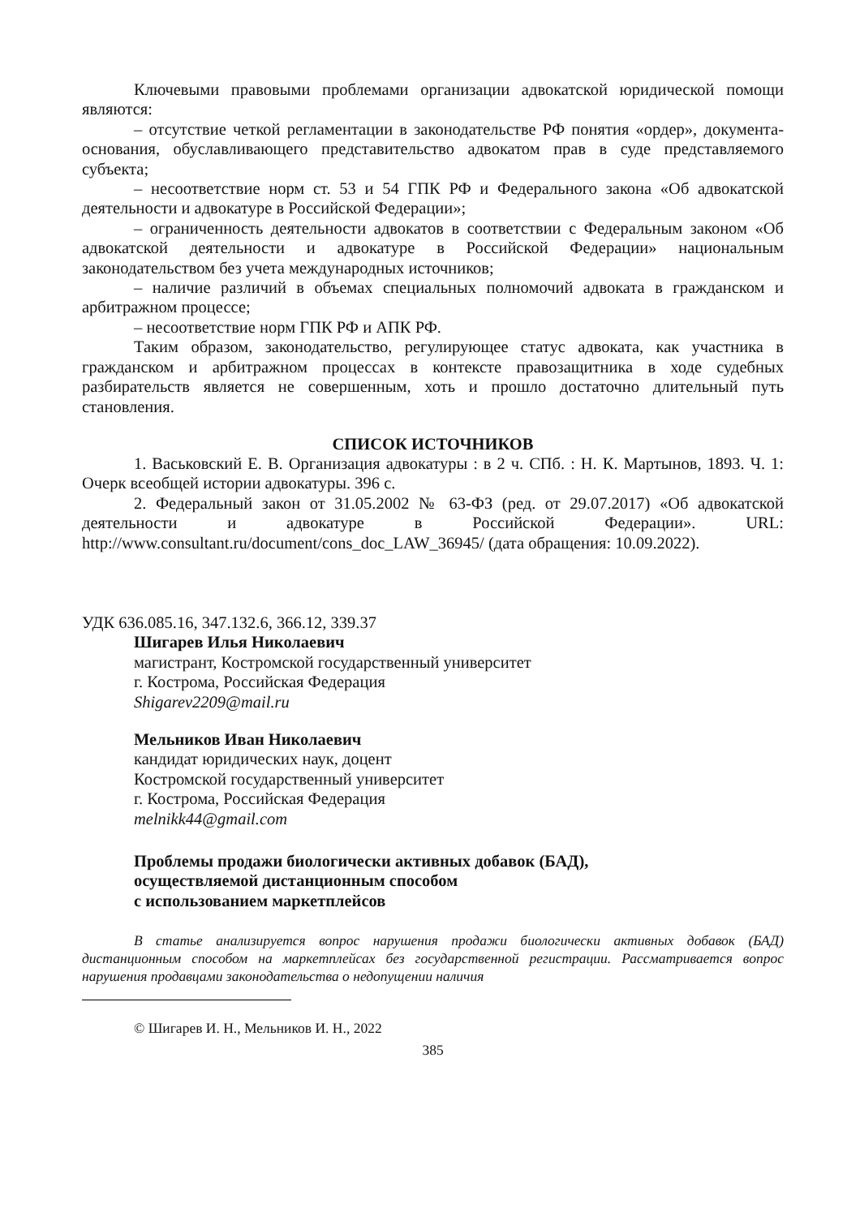Ключевыми правовыми проблемами организации адвокатской юридической помощи являются:
– отсутствие четкой регламентации в законодательстве РФ понятия «ордер», документа-основания, обуславливающего представительство адвокатом прав в суде представляемого субъекта;
– несоответствие норм ст. 53 и 54 ГПК РФ и Федерального закона «Об адвокатской деятельности и адвокатуре в Российской Федерации»;
– ограниченность деятельности адвокатов в соответствии с Федеральным законом «Об адвокатской деятельности и адвокатуре в Российской Федерации» национальным законодательством без учета международных источников;
– наличие различий в объемах специальных полномочий адвоката в гражданском и арбитражном процессе;
– несоответствие норм ГПК РФ и АПК РФ.
Таким образом, законодательство, регулирующее статус адвоката, как участника в гражданском и арбитражном процессах в контексте правозащитника в ходе судебных разбирательств является не совершенным, хоть и прошло достаточно длительный путь становления.
СПИСОК ИСТОЧНИКОВ
1. Васьковский Е. В. Организация адвокатуры : в 2 ч. СПб. : Н. К. Мартынов, 1893. Ч. 1: Очерк всеобщей истории адвокатуры. 396 с.
2. Федеральный закон от 31.05.2002 № 63-ФЗ (ред. от 29.07.2017) «Об адвокатской деятельности и адвокатуре в Российской Федерации». URL: http://www.consultant.ru/document/cons_doc_LAW_36945/ (дата обращения: 10.09.2022).
УДК 636.085.16, 347.132.6, 366.12, 339.37
Шигарев Илья Николаевич
магистрант, Костромской государственный университет
г. Кострома, Российская Федерация
Shigarev2209@mail.ru
Мельников Иван Николаевич
кандидат юридических наук, доцент
Костромской государственный университет
г. Кострома, Российская Федерация
melnikk44@gmail.com
Проблемы продажи биологически активных добавок (БАД),
осуществляемой дистанционным способом
с использованием маркетплейсов
В статье анализируется вопрос нарушения продажи биологически активных добавок (БАД) дистанционным способом на маркетплейсах без государственной регистрации. Рассматривается вопрос нарушения продавцами законодательства о недопущении наличия
© Шигарев И. Н., Мельников И. Н., 2022
385